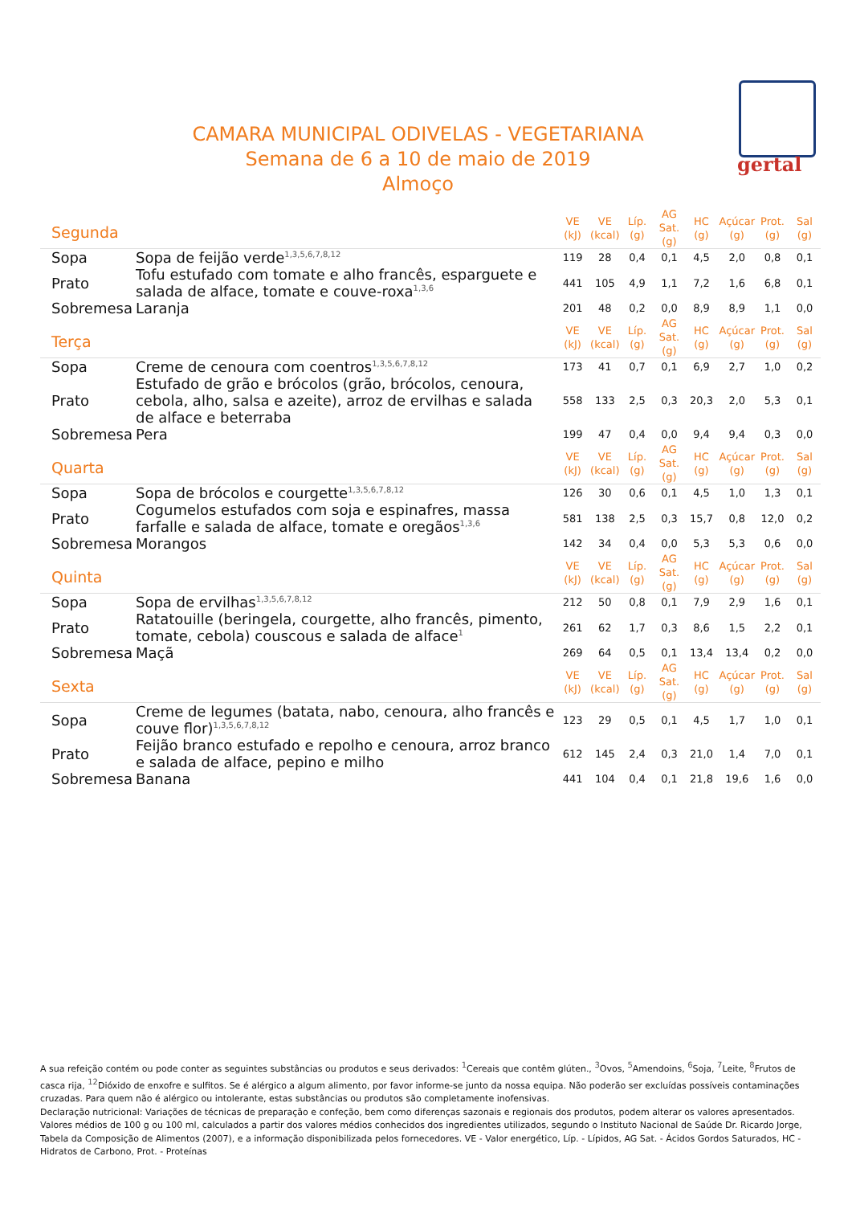gertal
CAMARA MUNICIPAL ODIVELAS - VEGETARIANA
Semana de 6 a 10 de maio de 2019
Almoço
| Segunda | | VE (kJ) | VE (kcal) | Líp. (g) | AG Sat. (g) | HC (g) | Açúcar (g) | Prot. (g) | Sal (g) |
| --- | --- | --- | --- | --- | --- | --- | --- | --- | --- |
| Sopa | Sopa de feijão verde<sup>1,3,5,6,7,8,12</sup> | 119 | 28 | 0,4 | 0,1 | 4,5 | 2,0 | 0,8 | 0,1 |
| Prato | Tofu estufado com tomate e alho francês, esparguete e salada de alface, tomate e couve-roxa<sup>1,3,6</sup> | 441 | 105 | 4,9 | 1,1 | 7,2 | 1,6 | 6,8 | 0,1 |
| Sobremesa | Laranja | 201 | 48 | 0,2 | 0,0 | 8,9 | 8,9 | 1,1 | 0,0 |
| Terça | | VE (kJ) | VE (kcal) | Líp. (g) | AG Sat. (g) | HC (g) | Açúcar (g) | Prot. (g) | Sal (g) |
| Sopa | Creme de cenoura com coentros<sup>1,3,5,6,7,8,12</sup> | 173 | 41 | 0,7 | 0,1 | 6,9 | 2,7 | 1,0 | 0,2 |
| Prato | Estufado de grão e brócolos (grão, brócolos, cenoura, cebola, alho, salsa e azeite), arroz de ervilhas e salada de alface e beterraba | 558 | 133 | 2,5 | 0,3 | 20,3 | 2,0 | 5,3 | 0,1 |
| Sobremesa | Pera | 199 | 47 | 0,4 | 0,0 | 9,4 | 9,4 | 0,3 | 0,0 |
| Quarta | | VE (kJ) | VE (kcal) | Líp. (g) | AG Sat. (g) | HC (g) | Açúcar (g) | Prot. (g) | Sal (g) |
| Sopa | Sopa de brócolos e courgette<sup>1,3,5,6,7,8,12</sup> | 126 | 30 | 0,6 | 0,1 | 4,5 | 1,0 | 1,3 | 0,1 |
| Prato | Cogumelos estufados com soja e espinafres, massa farfalle e salada de alface, tomate e oregãos<sup>1,3,6</sup> | 581 | 138 | 2,5 | 0,3 | 15,7 | 0,8 | 12,0 | 0,2 |
| Sobremesa | Morangos | 142 | 34 | 0,4 | 0,0 | 5,3 | 5,3 | 0,6 | 0,0 |
| Quinta | | VE (kJ) | VE (kcal) | Líp. (g) | AG Sat. (g) | HC (g) | Açúcar (g) | Prot. (g) | Sal (g) |
| Sopa | Sopa de ervilhas<sup>1,3,5,6,7,8,12</sup> | 212 | 50 | 0,8 | 0,1 | 7,9 | 2,9 | 1,6 | 0,1 |
| Prato | Ratatouille (beringela, courgette, alho francês, pimento, tomate, cebola) couscous e salada de alface<sup>1</sup> | 261 | 62 | 1,7 | 0,3 | 8,6 | 1,5 | 2,2 | 0,1 |
| Sobremesa | Maçã | 269 | 64 | 0,5 | 0,1 | 13,4 | 13,4 | 0,2 | 0,0 |
| Sexta | | VE (kJ) | VE (kcal) | Líp. (g) | AG Sat. (g) | HC (g) | Açúcar (g) | Prot. (g) | Sal (g) |
| Sopa | Creme de legumes (batata, nabo, cenoura, alho francês e couve flor)<sup>1,3,5,6,7,8,12</sup> | 123 | 29 | 0,5 | 0,1 | 4,5 | 1,7 | 1,0 | 0,1 |
| Prato | Feijão branco estufado e repolho e cenoura, arroz branco e salada de alface, pepino e milho | 612 | 145 | 2,4 | 0,3 | 21,0 | 1,4 | 7,0 | 0,1 |
| Sobremesa | Banana | 441 | 104 | 0,4 | 0,1 | 21,8 | 19,6 | 1,6 | 0,0 |
A sua refeição contém ou pode conter as seguintes substâncias ou produtos e seus derivados: <sup>1</sup>Cereais que contêm glúten., <sup>3</sup>Ovos, <sup>5</sup>Amendoins, <sup>6</sup>Soja, <sup>7</sup>Leite, <sup>8</sup>Frutos de casca rija, <sup>12</sup>Dióxido de enxofre e sulfitos. Se é alérgico a algum alimento, por favor informe-se junto da nossa equipa. Não poderão ser excluídas possíveis contaminações cruzadas. Para quem não é alérgico ou intolerante, estas substâncias ou produtos são completamente inofensivas.
Declaração nutricional: Variações de técnicas de preparação e confeção, bem como diferenças sazonais e regionais dos produtos, podem alterar os valores apresentados. Valores médios de 100 g ou 100 ml, calculados a partir dos valores médios conhecidos dos ingredientes utilizados, segundo o Instituto Nacional de Saúde Dr. Ricardo Jorge, Tabela da Composição de Alimentos (2007), e a informação disponibilizada pelos fornecedores. VE - Valor energético, Líp. - Lípidos, AG Sat. - Ácidos Gordos Saturados, HC - Hidratos de Carbono, Prot. - Proteínas